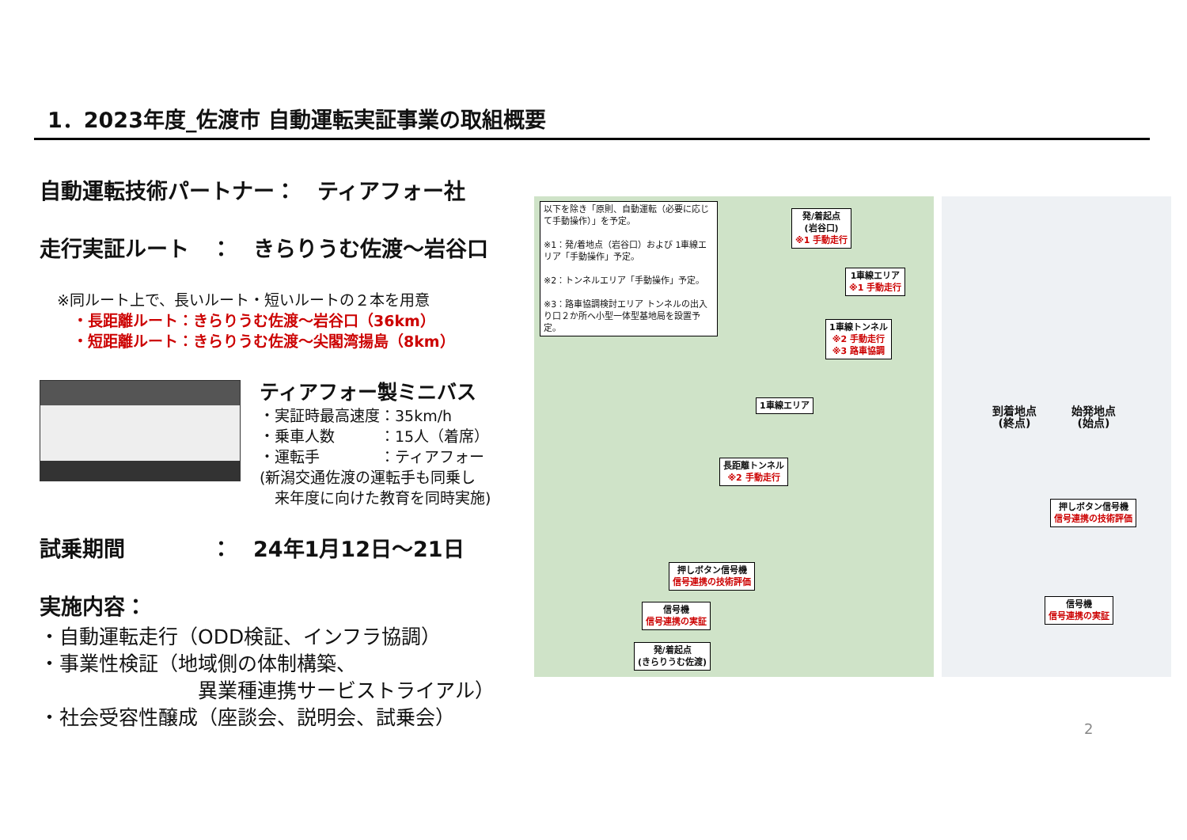1．2023年度_佐渡市 自動運転実証事業の取組概要
自動運転技術パートナー：　ティアフォー社
走行実証ルート　：　きらりうむ佐渡～岩谷口
※同ルート上で、長いルート・短いルートの２本を用意
・長距離ルート：きらりうむ佐渡～岩谷口（36km）
・短距離ルート：きらりうむ佐渡～尖閣湾揚島（8km）
ティアフォー製ミニバス
・実証時最高速度：35km/h
・乗車人数　　　：15人（着席）
・運転手　　　　：ティアフォー
(新潟交通佐渡の運転手も同乗し
　来年度に向けた教育を同時実施)
試乗期間　　　　：　24年1月12日～21日
実施内容：
・自動運転走行（ODD検証、インフラ協調）
・事業性検証（地域側の体制構築、
　　　　　　　　異業種連携サービストライアル）
・社会受容性醸成（座談会、説明会、試乗会）
以下を除き「原則、自動運転（必要に応じて手動操作）」を予定。
※1：発/着地点（岩谷口）および 1車線エリア「手動操作」予定。
※2：トンネルエリア「手動操作」予定。
※3：路車協調検討エリア トンネルの出入り口２か所へ小型一体型基地局を設置予定。
発/着起点
(岩谷口)
※1 手動走行
1車線エリア
※1 手動走行
1車線トンネル
※2 手動走行
※3 路車協調
1車線エリア
長距離トンネル
※2 手動走行
押しボタン信号機
信号連携の技術評価
信号機
信号連携の実証
発/着起点
(きらりうむ佐渡)
到着地点
(終点)
始発地点
(始点)
押しボタン信号機
信号連携の技術評価
信号機
信号連携の実証
2